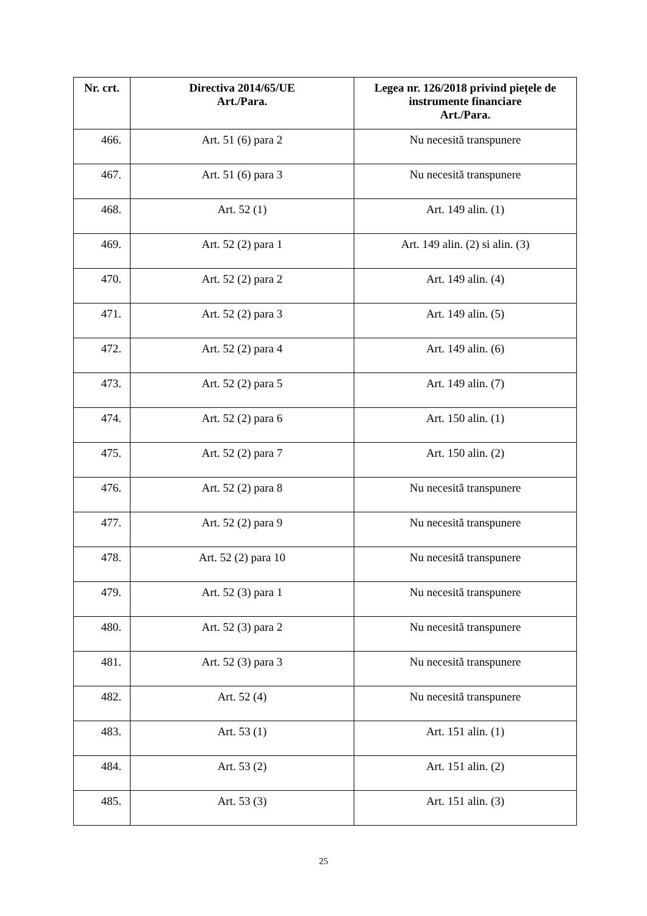| Nr. crt. | Directiva 2014/65/UE Art./Para. | Legea nr. 126/2018 privind piețele de instrumente financiare Art./Para. |
| --- | --- | --- |
| 466. | Art. 51 (6) para 2 | Nu necesită transpunere |
| 467. | Art. 51 (6) para 3 | Nu necesită transpunere |
| 468. | Art. 52 (1) | Art. 149 alin. (1) |
| 469. | Art. 52 (2) para 1 | Art. 149 alin. (2) si alin. (3) |
| 470. | Art. 52 (2) para 2 | Art. 149 alin. (4) |
| 471. | Art. 52 (2) para 3 | Art. 149 alin. (5) |
| 472. | Art. 52 (2) para 4 | Art. 149 alin. (6) |
| 473. | Art. 52 (2) para 5 | Art. 149 alin. (7) |
| 474. | Art. 52 (2) para 6 | Art. 150 alin. (1) |
| 475. | Art. 52 (2) para 7 | Art. 150 alin. (2) |
| 476. | Art. 52 (2) para 8 | Nu necesită transpunere |
| 477. | Art. 52 (2) para 9 | Nu necesită transpunere |
| 478. | Art. 52 (2) para 10 | Nu necesită transpunere |
| 479. | Art. 52 (3) para 1 | Nu necesită transpunere |
| 480. | Art. 52 (3) para 2 | Nu necesită transpunere |
| 481. | Art. 52 (3) para 3 | Nu necesită transpunere |
| 482. | Art. 52 (4) | Nu necesită transpunere |
| 483. | Art. 53 (1) | Art. 151 alin. (1) |
| 484. | Art. 53 (2) | Art. 151 alin. (2) |
| 485. | Art. 53 (3) | Art. 151 alin. (3) |
25